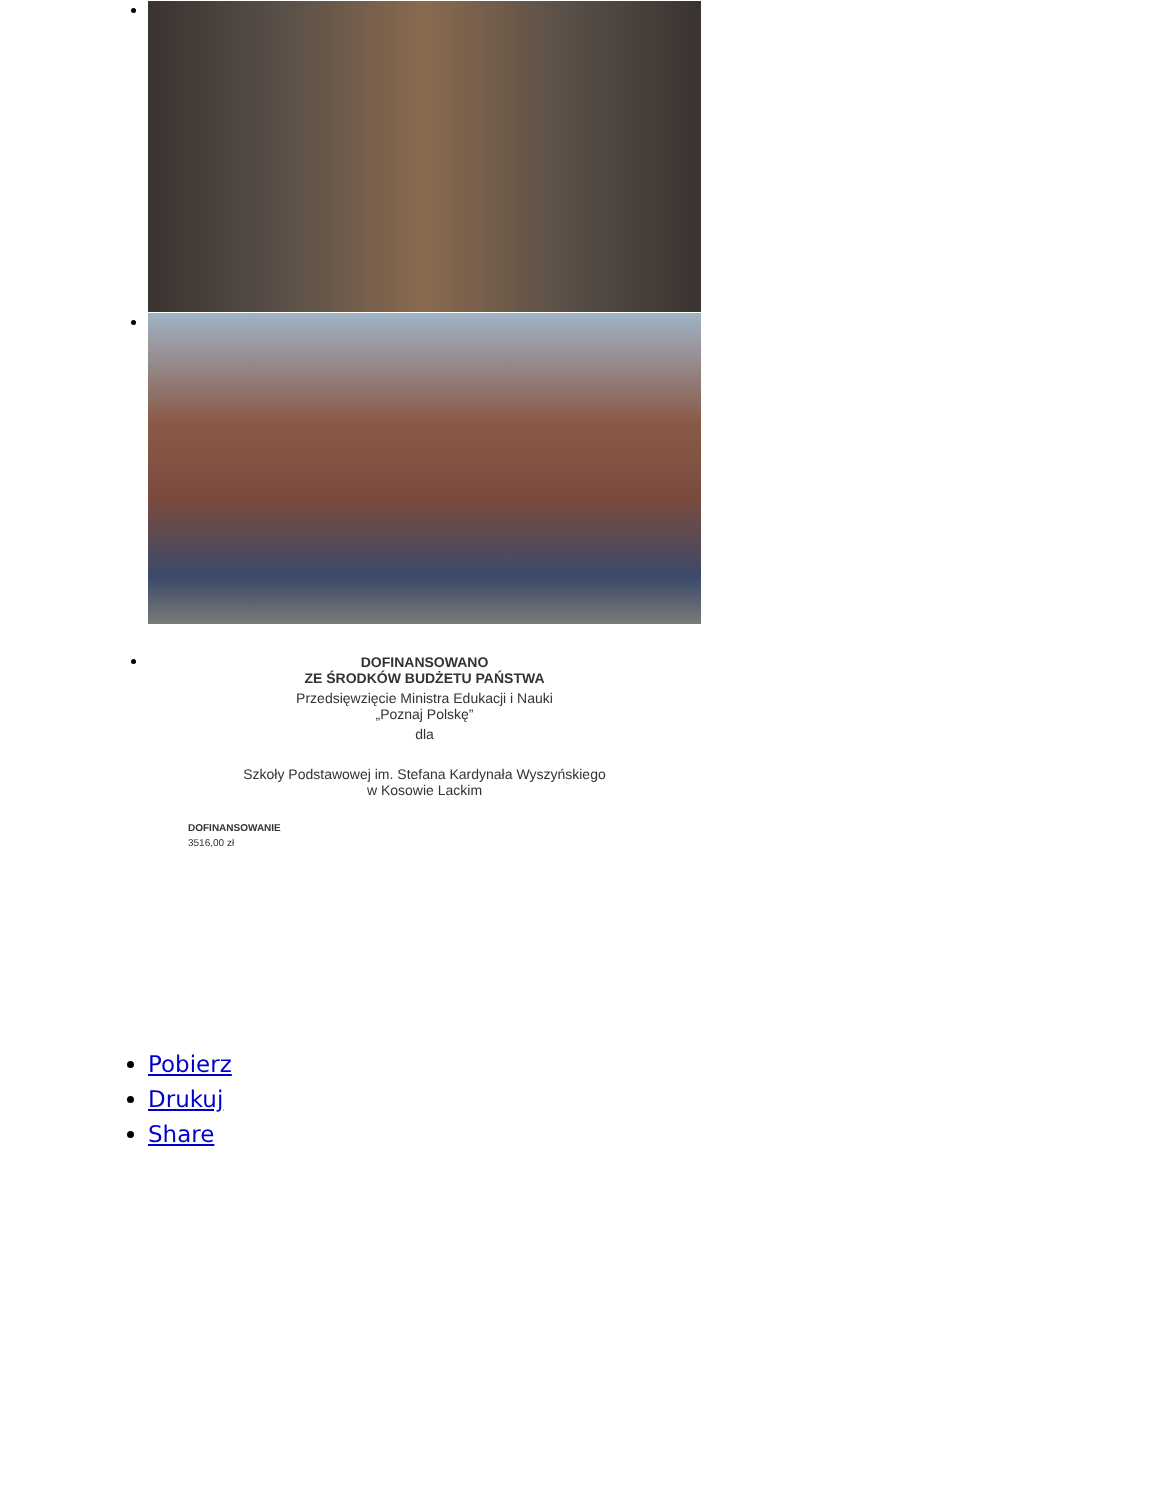DOFINANSOWANO
ZE ŚRODKÓW BUDŻETU PAŃSTWA
Przedsięwzięcie Ministra Edukacji i Nauki
„Poznaj Polskę”
dla
Szkoły Podstawowej im. Stefana Kardynała Wyszyńskiego
w Kosowie Lackim
DOFINANSOWANIE
3516,00 zł
Pobierz
Drukuj
Share